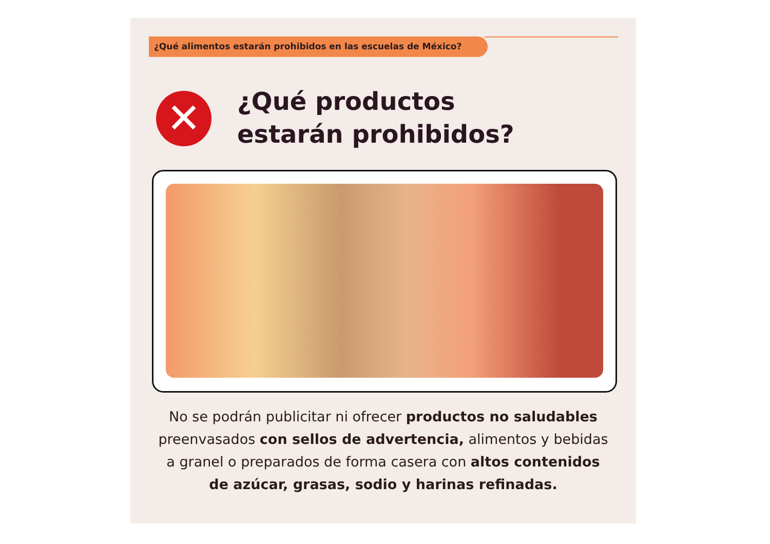¿Qué alimentos estarán prohibidos en las escuelas de México?
✕
¿Qué productos
estarán prohibidos?
No se podrán publicitar ni ofrecer productos no saludables preenvasados con sellos de advertencia, alimentos y bebidas a granel o preparados de forma casera con altos contenidos de azúcar, grasas, sodio y harinas refinadas.